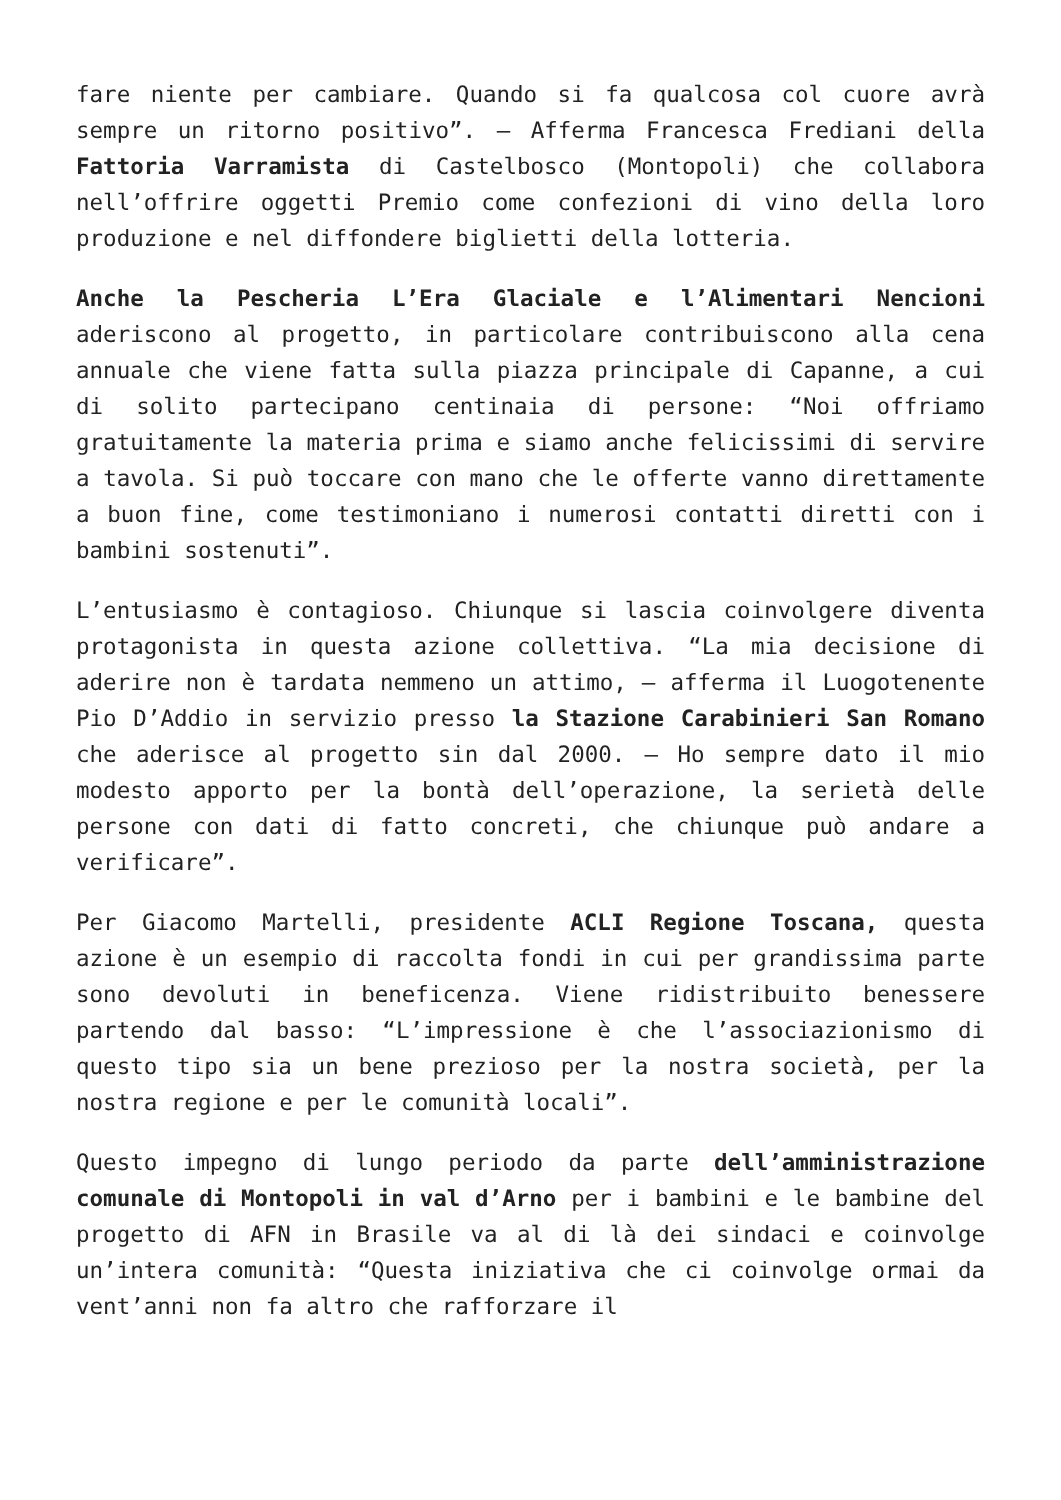fare niente per cambiare. Quando si fa qualcosa col cuore avrà sempre un ritorno positivo”. – Afferma Francesca Frediani della Fattoria Varramista di Castelbosco (Montopoli) che collabora nell’offrire oggetti Premio come confezioni di vino della loro produzione e nel diffondere biglietti della lotteria.
Anche la Pescheria L’Era Glaciale e l’Alimentari Nencioni aderiscono al progetto, in particolare contribuiscono alla cena annuale che viene fatta sulla piazza principale di Capanne, a cui di solito partecipano centinaia di persone: “Noi offriamo gratuitamente la materia prima e siamo anche felicissimi di servire a tavola. Si può toccare con mano che le offerte vanno direttamente a buon fine, come testimoniano i numerosi contatti diretti con i bambini sostenuti”.
L’entusiasmo è contagioso. Chiunque si lascia coinvolgere diventa protagonista in questa azione collettiva. “La mia decisione di aderire non è tardata nemmeno un attimo, – afferma il Luogotenente Pio D’Addio in servizio presso la Stazione Carabinieri San Romano che aderisce al progetto sin dal 2000. – Ho sempre dato il mio modesto apporto per la bontà dell’operazione, la serietà delle persone con dati di fatto concreti, che chiunque può andare a verificare”.
Per Giacomo Martelli, presidente ACLI Regione Toscana, questa azione è un esempio di raccolta fondi in cui per grandissima parte sono devoluti in beneficenza. Viene ridistribuito benessere partendo dal basso: “L’impressione è che l’associazionismo di questo tipo sia un bene prezioso per la nostra società, per la nostra regione e per le comunità locali”.
Questo impegno di lungo periodo da parte dell’amministrazione comunale di Montopoli in val d’Arno per i bambini e le bambine del progetto di AFN in Brasile va al di là dei sindaci e coinvolge un’intera comunità: “Questa iniziativa che ci coinvolge ormai da vent’anni non fa altro che rafforzare il